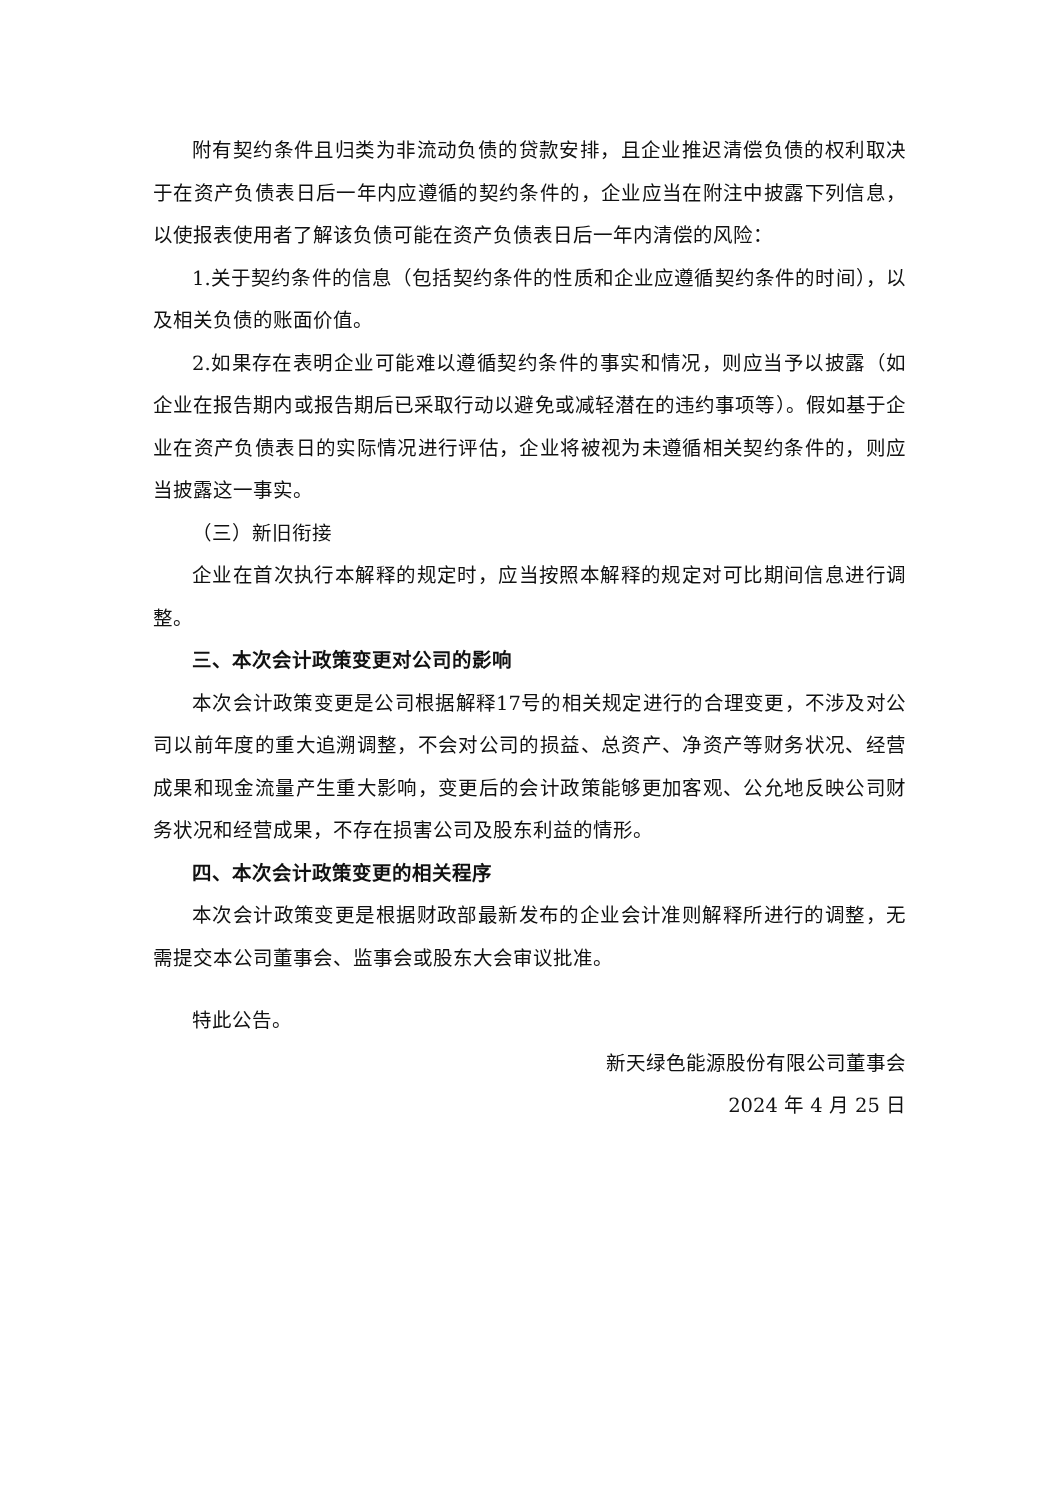附有契约条件且归类为非流动负债的贷款安排，且企业推迟清偿负债的权利取决于在资产负债表日后一年内应遵循的契约条件的，企业应当在附注中披露下列信息，以使报表使用者了解该负债可能在资产负债表日后一年内清偿的风险：
1.关于契约条件的信息（包括契约条件的性质和企业应遵循契约条件的时间），以及相关负债的账面价值。
2.如果存在表明企业可能难以遵循契约条件的事实和情况，则应当予以披露（如企业在报告期内或报告期后已采取行动以避免或减轻潜在的违约事项等）。假如基于企业在资产负债表日的实际情况进行评估，企业将被视为未遵循相关契约条件的，则应当披露这一事实。
（三）新旧衔接
企业在首次执行本解释的规定时，应当按照本解释的规定对可比期间信息进行调整。
三、本次会计政策变更对公司的影响
本次会计政策变更是公司根据解释17号的相关规定进行的合理变更，不涉及对公司以前年度的重大追溯调整，不会对公司的损益、总资产、净资产等财务状况、经营成果和现金流量产生重大影响，变更后的会计政策能够更加客观、公允地反映公司财务状况和经营成果，不存在损害公司及股东利益的情形。
四、本次会计政策变更的相关程序
本次会计政策变更是根据财政部最新发布的企业会计准则解释所进行的调整，无需提交本公司董事会、监事会或股东大会审议批准。
特此公告。
新天绿色能源股份有限公司董事会
2024 年 4 月 25 日